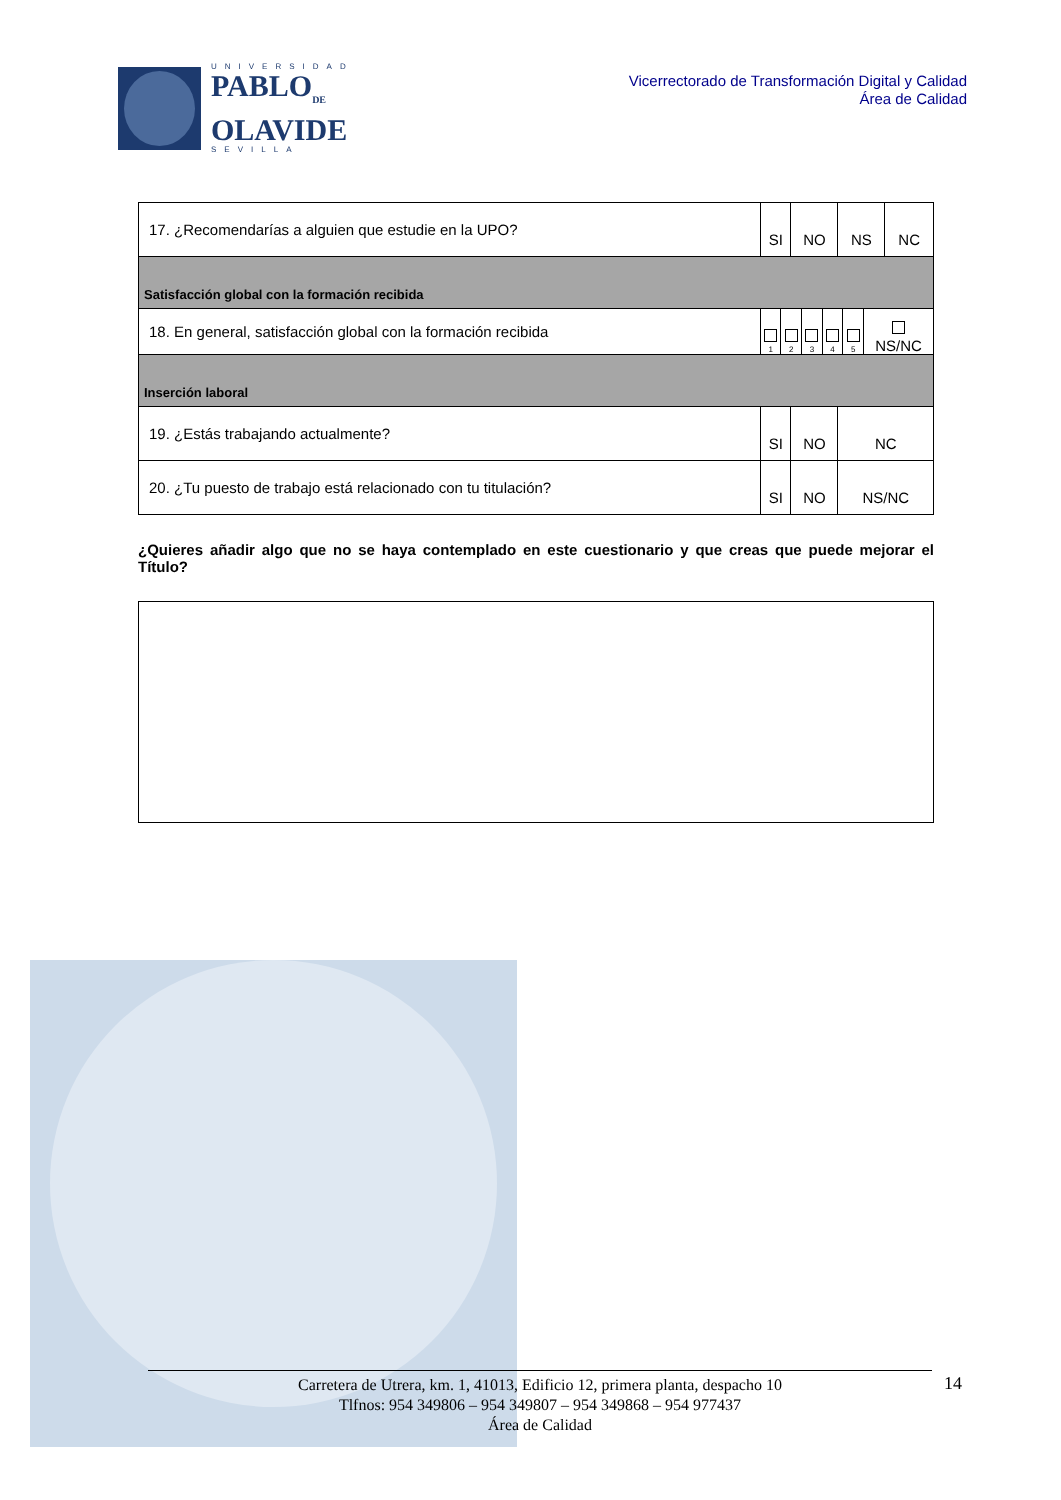UNIVERSIDAD
PABLO<sub>DE</sub>
OLAVIDE
SEVILLA
Vicerrectorado de Transformación Digital y Calidad
Área de Calidad
| 17. ¿Recomendarías a alguien que estudie en la UPO? | SI | NO | NS | NC |
| Satisfacción global con la formación recibida | | | | |
| 18. En general, satisfacción global con la formación recibida | / 1 / 2 / 3 / 4 / 5 / NS/NC / | | | |
| Inserción laboral | | | | |
| 19. ¿Estás trabajando actualmente? | SI | NO | NC | |
| 20. ¿Tu puesto de trabajo está relacionado con tu titulación? | SI | NO | NS/NC | |
¿Quieres añadir algo que no se haya contemplado en este cuestionario y que creas que puede mejorar el Título?
Carretera de Utrera, km. 1, 41013, Edificio 12, primera planta, despacho 10
Tlfnos: 954 349806 – 954 349807 – 954 349868 – 954 977437
Área de Calidad
14